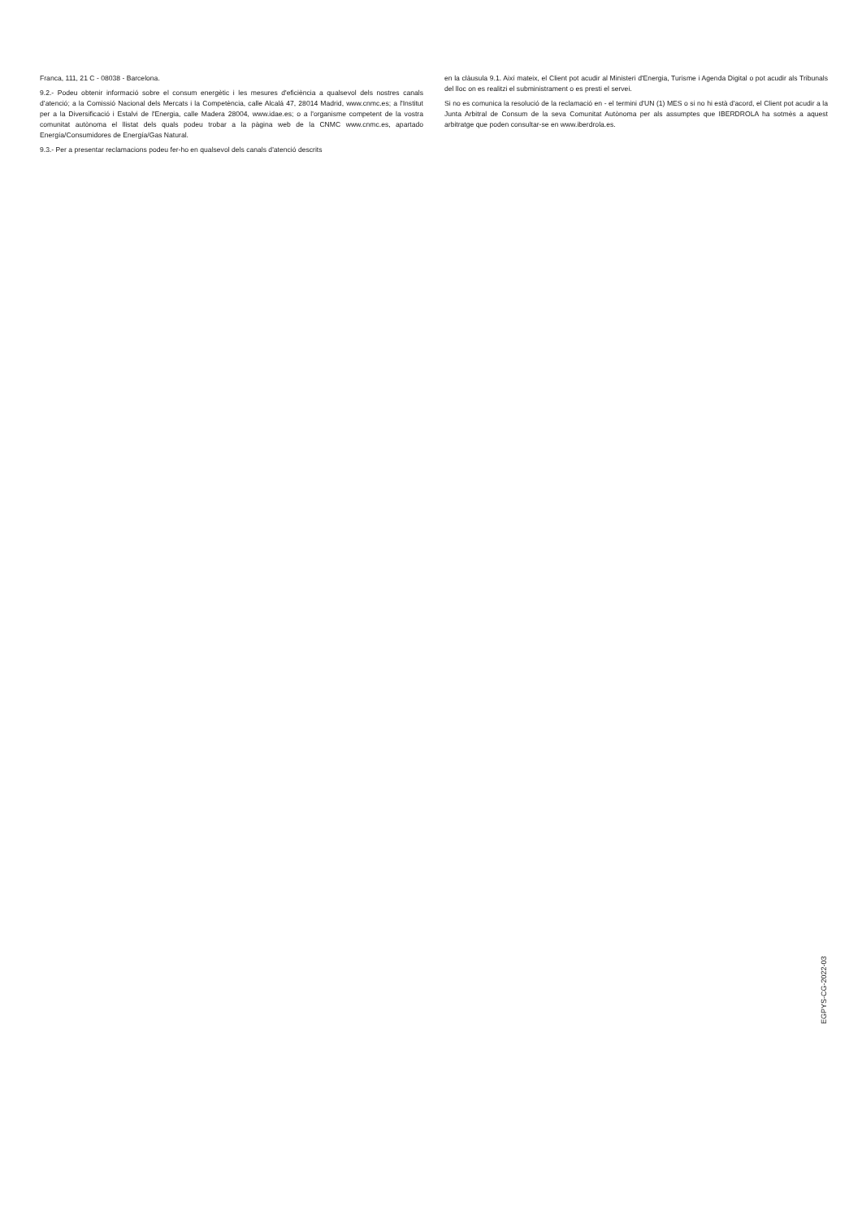Franca, 111, 21 C - 08038 - Barcelona.
9.2.- Podeu obtenir informació sobre el consum energètic i les mesures d'eficiència a qualsevol dels nostres canals d’atenció; a la Comissió Nacional dels Mercats i la Competència, calle Alcalá 47, 28014 Madrid, www.cnmc.es; a l'Institut per a la Diversificació i Estalvi de l'Energia, calle Madera 28004, www.idae.es; o a l'organisme competent de la vostra comunitat autònoma el llistat dels quals podeu trobar a la pàgina web de la CNMC www.cnmc.es, apartado Energía/Consumidores de Energía/Gas Natural.
9.3.- Per a presentar reclamacions podeu fer-ho en qualsevol dels canals d'atenció descrits
en la clàusula 9.1. Així mateix, el Client pot acudir al Ministeri d'Energia, Turisme i Agenda Digital o pot acudir als Tribunals del lloc on es realitzi el subministrament o es presti el servei.
Si no es comunica la resolució de la reclamació en - el termini d'UN (1) MES o si no hi està d'acord, el Client pot acudir a la Junta Arbitral de Consum de la seva Comunitat Autònoma per als assumptes que IBERDROLA ha sotmès a aquest arbitratge que poden consultar-se en www.iberdrola.es.
EGPYS-CG-2022-03